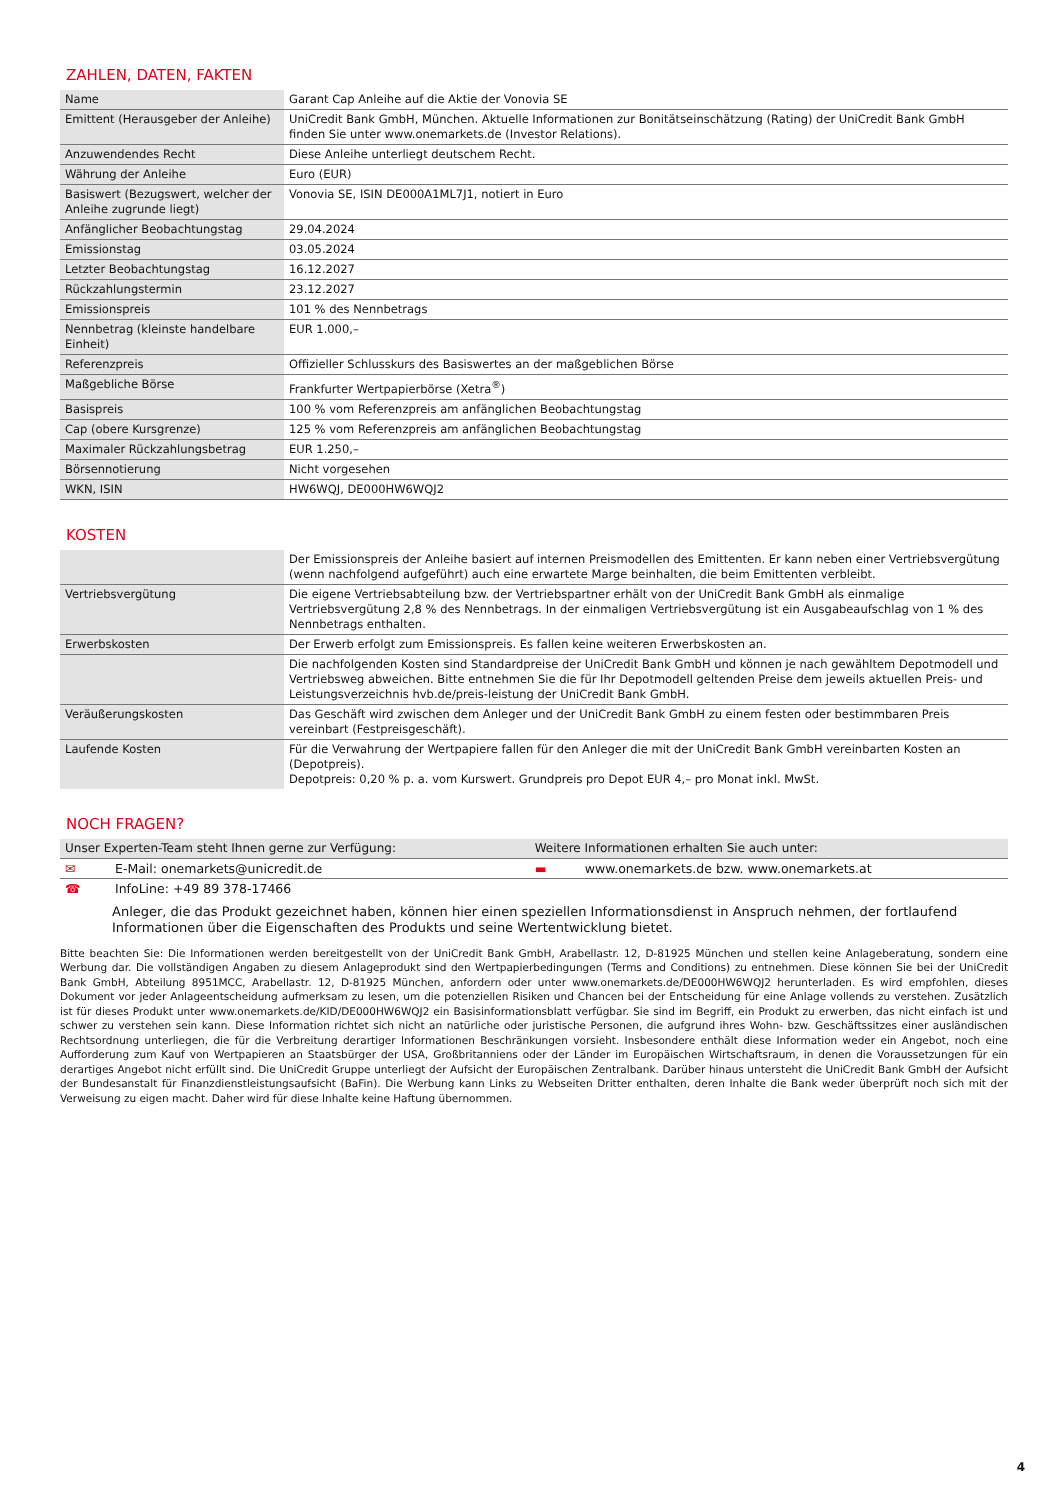ZAHLEN, DATEN, FAKTEN
| Name | Garant Cap Anleihe auf die Aktie der Vonovia SE |
| Emittent (Herausgeber der Anleihe) | UniCredit Bank GmbH, München. Aktuelle Informationen zur Bonitätseinschätzung (Rating) der UniCredit Bank GmbH finden Sie unter www.onemarkets.de (Investor Relations). |
| Anzuwendendes Recht | Diese Anleihe unterliegt deutschem Recht. |
| Währung der Anleihe | Euro (EUR) |
| Basiswert (Bezugswert, welcher der Anleihe zugrunde liegt) | Vonovia SE, ISIN DE000A1ML7J1, notiert in Euro |
| Anfänglicher Beobachtungstag | 29.04.2024 |
| Emissionstag | 03.05.2024 |
| Letzter Beobachtungstag | 16.12.2027 |
| Rückzahlungstermin | 23.12.2027 |
| Emissionspreis | 101 % des Nennbetrags |
| Nennbetrag (kleinste handelbare Einheit) | EUR 1.000,– |
| Referenzpreis | Offizieller Schlusskurs des Basiswertes an der maßgeblichen Börse |
| Maßgebliche Börse | Frankfurter Wertpapierbörse (Xetra<sup>®</sup>) |
| Basispreis | 100 % vom Referenzpreis am anfänglichen Beobachtungstag |
| Cap (obere Kursgrenze) | 125 % vom Referenzpreis am anfänglichen Beobachtungstag |
| Maximaler Rückzahlungsbetrag | EUR 1.250,– |
| Börsennotierung | Nicht vorgesehen |
| WKN, ISIN | HW6WQJ, DE000HW6WQJ2 |
KOSTEN
| | Der Emissionspreis der Anleihe basiert auf internen Preismodellen des Emittenten. Er kann neben einer Vertriebsvergütung (wenn nachfolgend aufgeführt) auch eine erwartete Marge beinhalten, die beim Emittenten verbleibt. |
| Vertriebsvergütung | Die eigene Vertriebsabteilung bzw. der Vertriebspartner erhält von der UniCredit Bank GmbH als einmalige Vertriebsvergütung 2,8 % des Nennbetrags. In der einmaligen Vertriebsvergütung ist ein Ausgabeaufschlag von 1 % des Nennbetrags enthalten. |
| Erwerbskosten | Der Erwerb erfolgt zum Emissionspreis. Es fallen keine weiteren Erwerbskosten an. |
| | Die nachfolgenden Kosten sind Standardpreise der UniCredit Bank GmbH und können je nach gewähltem Depotmodell und Vertriebsweg abweichen. Bitte entnehmen Sie die für Ihr Depotmodell geltenden Preise dem jeweils aktuellen Preis- und Leistungsverzeichnis hvb.de/preis-leistung der UniCredit Bank GmbH. |
| Veräußerungskosten | Das Geschäft wird zwischen dem Anleger und der UniCredit Bank GmbH zu einem festen oder bestimmbaren Preis vereinbart (Festpreisgeschäft). |
| Laufende Kosten | Für die Verwahrung der Wertpapiere fallen für den Anleger die mit der UniCredit Bank GmbH vereinbarten Kosten an (Depotpreis). Depotpreis: 0,20 % p. a. vom Kurswert. Grundpreis pro Depot EUR 4,– pro Monat inkl. MwSt. |
NOCH FRAGEN?
| Unser Experten-Team steht Ihnen gerne zur Verfügung: | | Weitere Informationen erhalten Sie auch unter: | |
| --- | --- | --- | --- |
| ✉ | E-Mail: onemarkets@unicredit.de | ▬ | www.onemarkets.de bzw. www.onemarkets.at |
| ☎ | InfoLine: +49 89 378-17466 | | |
Anleger, die das Produkt gezeichnet haben, können hier einen speziellen Informationsdienst in Anspruch nehmen, der fortlaufend Informationen über die Eigenschaften des Produkts und seine Wertentwicklung bietet.
Bitte beachten Sie: Die Informationen werden bereitgestellt von der UniCredit Bank GmbH, Arabellastr. 12, D-81925 München und stellen keine Anlageberatung, sondern eine Werbung dar. Die vollständigen Angaben zu diesem Anlageprodukt sind den Wertpapierbedingungen (Terms and Conditions) zu entnehmen. Diese können Sie bei der UniCredit Bank GmbH, Abteilung 8951MCC, Arabellastr. 12, D-81925 München, anfordern oder unter www.onemarkets.de/DE000HW6WQJ2 herunterladen. Es wird empfohlen, dieses Dokument vor jeder Anlageentscheidung aufmerksam zu lesen, um die potenziellen Risiken und Chancen bei der Entscheidung für eine Anlage vollends zu verstehen. Zusätzlich ist für dieses Produkt unter www.onemarkets.de/KID/DE000HW6WQJ2 ein Basisinformationsblatt verfügbar. Sie sind im Begriff, ein Produkt zu erwerben, das nicht einfach ist und schwer zu verstehen sein kann. Diese Information richtet sich nicht an natürliche oder juristische Personen, die aufgrund ihres Wohn- bzw. Geschäftssitzes einer ausländischen Rechtsordnung unterliegen, die für die Verbreitung derartiger Informationen Beschränkungen vorsieht. Insbesondere enthält diese Information weder ein Angebot, noch eine Aufforderung zum Kauf von Wertpapieren an Staatsbürger der USA, Großbritanniens oder der Länder im Europäischen Wirtschaftsraum, in denen die Voraussetzungen für ein derartiges Angebot nicht erfüllt sind. Die UniCredit Gruppe unterliegt der Aufsicht der Europäischen Zentralbank. Darüber hinaus untersteht die UniCredit Bank GmbH der Aufsicht der Bundesanstalt für Finanzdienstleistungsaufsicht (BaFin). Die Werbung kann Links zu Webseiten Dritter enthalten, deren Inhalte die Bank weder überprüft noch sich mit der Verweisung zu eigen macht. Daher wird für diese Inhalte keine Haftung übernommen.
4